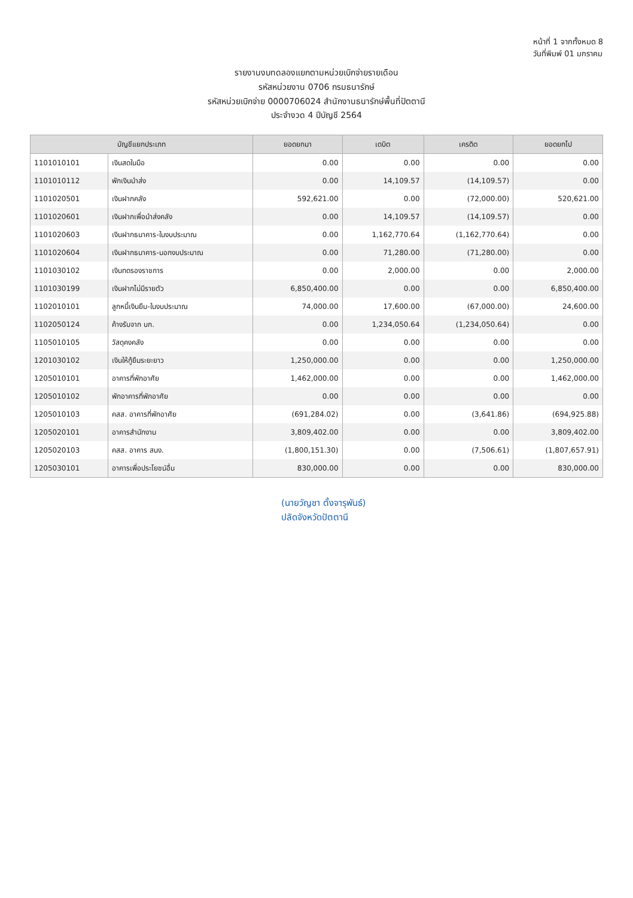หน้าที่ 1 จากทั้งหมด 8
วันที่พิมพ์ 01 มกราคม
รายงานงบทดลองแยกตามหน่วยเบิกจ่ายรายเดือน
รหัสหน่วยงาน 0706 กรมธนารักษ์
รหัสหน่วยเบิกจ่าย 0000706024 สำนักงานธนารักษ์พื้นที่ปัตตานี
ประจำงวด 4 ปีบัญชี 2564
| บัญชีแยกประเภท | | ยอดยกมา | เดบิต | เครดิต | ยอดยกไป |
| --- | --- | --- | --- | --- | --- |
| 1101010101 | เงินสดในมือ | 0.00 | 0.00 | 0.00 | 0.00 |
| 1101010112 | พักเงินนำส่ง | 0.00 | 14,109.57 | (14,109.57) | 0.00 |
| 1101020501 | เงินฝากคลัง | 592,621.00 | 0.00 | (72,000.00) | 520,621.00 |
| 1101020601 | เงินฝากเพื่อนำส่งคลัง | 0.00 | 14,109.57 | (14,109.57) | 0.00 |
| 1101020603 | เงินฝากธนาคาร-ในงบประมาณ | 0.00 | 1,162,770.64 | (1,162,770.64) | 0.00 |
| 1101020604 | เงินฝากธนาคาร-นอกงบประมาณ | 0.00 | 71,280.00 | (71,280.00) | 0.00 |
| 1101030102 | เงินทดรองราชการ | 0.00 | 2,000.00 | 0.00 | 2,000.00 |
| 1101030199 | เงินฝากไม่มีรายตัว | 6,850,400.00 | 0.00 | 0.00 | 6,850,400.00 |
| 1102010101 | ลูกหนี้เงินยืม-ในงบประมาณ | 74,000.00 | 17,600.00 | (67,000.00) | 24,600.00 |
| 1102050124 | ค้างรับจาก บก. | 0.00 | 1,234,050.64 | (1,234,050.64) | 0.00 |
| 1105010105 | วัสดุคงคลัง | 0.00 | 0.00 | 0.00 | 0.00 |
| 1201030102 | เงินให้กู้ยืมระยะยาว | 1,250,000.00 | 0.00 | 0.00 | 1,250,000.00 |
| 1205010101 | อาคารที่พักอาศัย | 1,462,000.00 | 0.00 | 0.00 | 1,462,000.00 |
| 1205010102 | พักอาคารที่พักอาศัย | 0.00 | 0.00 | 0.00 | 0.00 |
| 1205010103 | คสส. อาคารที่พักอาศัย | (691,284.02) | 0.00 | (3,641.86) | (694,925.88) |
| 1205020101 | อาคารสำนักงาน | 3,809,402.00 | 0.00 | 0.00 | 3,809,402.00 |
| 1205020103 | คสส. อาคาร สนง. | (1,800,151.30) | 0.00 | (7,506.61) | (1,807,657.91) |
| 1205030101 | อาคารเพื่อประโยชน์อื่น | 830,000.00 | 0.00 | 0.00 | 830,000.00 |
(นายวัญชา ตั้งจารุพันธ์)
ปลัดจังหวัดปัตตานี